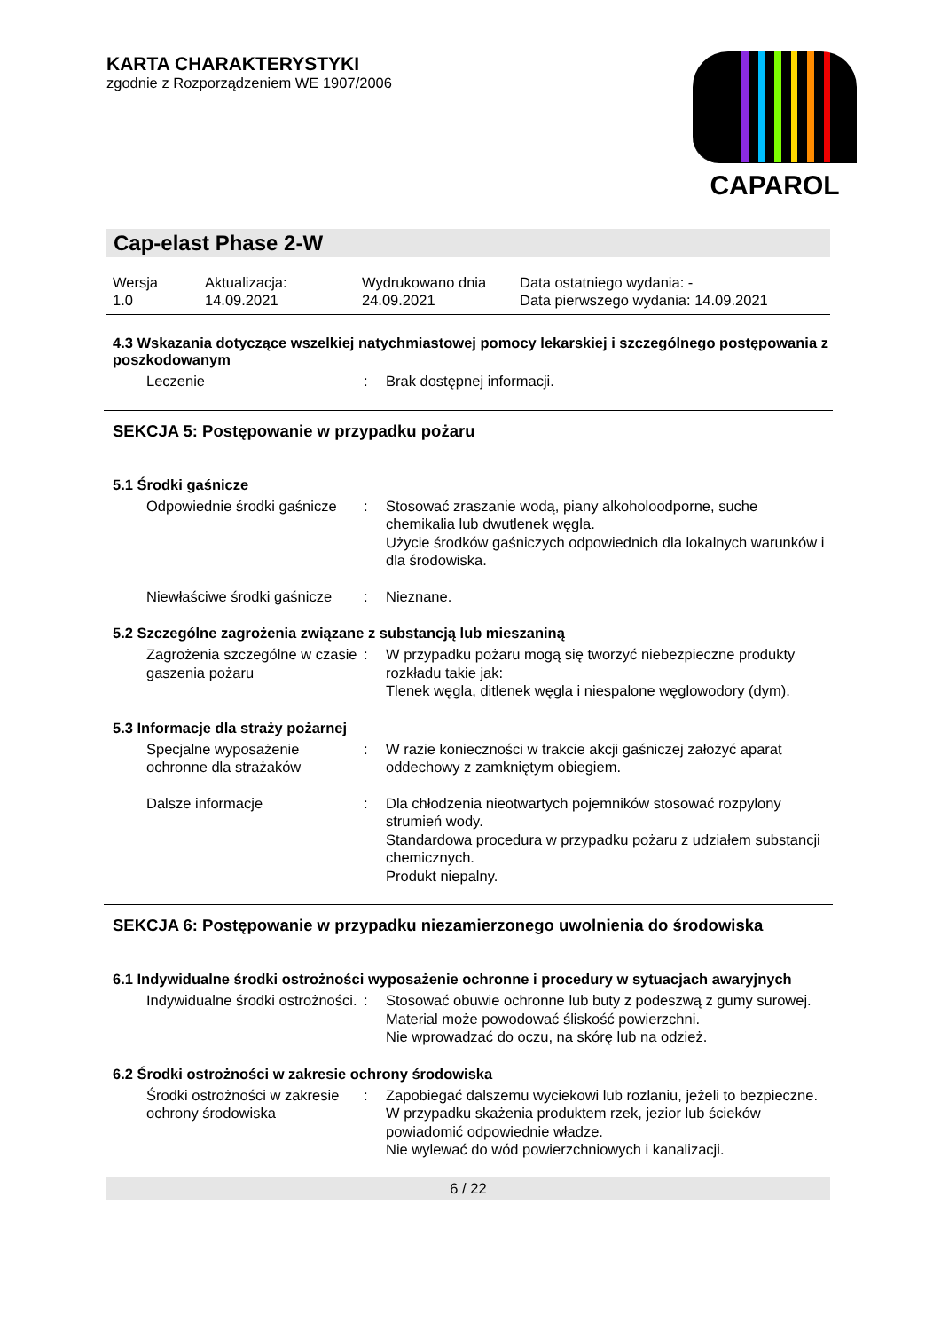KARTA CHARAKTERYSTYKI
zgodnie z Rozporządzeniem WE 1907/2006
CAPAROL
Cap-elast Phase 2-W
Wersja
1.0
Aktualizacja:
14.09.2021
Wydrukowano dnia
24.09.2021
Data ostatniego wydania: -
Data pierwszego wydania: 14.09.2021
4.3 Wskazania dotyczące wszelkiej natychmiastowej pomocy lekarskiej i szczególnego postępowania z poszkodowanym
Leczenie
:
Brak dostępnej informacji.
SEKCJA 5: Postępowanie w przypadku pożaru
5.1 Środki gaśnicze
Odpowiednie środki gaśnicze
:
Stosować zraszanie wodą, piany alkoholoodporne, suche chemikalia lub dwutlenek węgla.
Użycie środków gaśniczych odpowiednich dla lokalnych warunków i dla środowiska.
Niewłaściwe środki gaśnicze
:
Nieznane.
5.2 Szczególne zagrożenia związane z substancją lub mieszaniną
Zagrożenia szczególne w czasie gaszenia pożaru
:
W przypadku pożaru mogą się tworzyć niebezpieczne produkty rozkładu takie jak:
Tlenek węgla, ditlenek węgla i niespalone węglowodory (dym).
5.3 Informacje dla straży pożarnej
Specjalne wyposażenie ochronne dla strażaków
:
W razie konieczności w trakcie akcji gaśniczej założyć aparat oddechowy z zamkniętym obiegiem.
Dalsze informacje
:
Dla chłodzenia nieotwartych pojemników stosować rozpylony strumień wody.
Standardowa procedura w przypadku pożaru z udziałem substancji chemicznych.
Produkt niepalny.
SEKCJA 6: Postępowanie w przypadku niezamierzonego uwolnienia do środowiska
6.1 Indywidualne środki ostrożności wyposażenie ochronne i procedury w sytuacjach awaryjnych
Indywidualne środki ostrożności.
:
Stosować obuwie ochronne lub buty z podeszwą z gumy surowej.
Material może powodować śliskość powierzchni.
Nie wprowadzać do oczu, na skórę lub na odzież.
6.2 Środki ostrożności w zakresie ochrony środowiska
Środki ostrożności w zakresie ochrony środowiska
:
Zapobiegać dalszemu wyciekowi lub rozlaniu, jeżeli to bezpieczne.
W przypadku skażenia produktem rzek, jezior lub ścieków powiadomić odpowiednie władze.
Nie wylewać do wód powierzchniowych i kanalizacji.
6 / 22